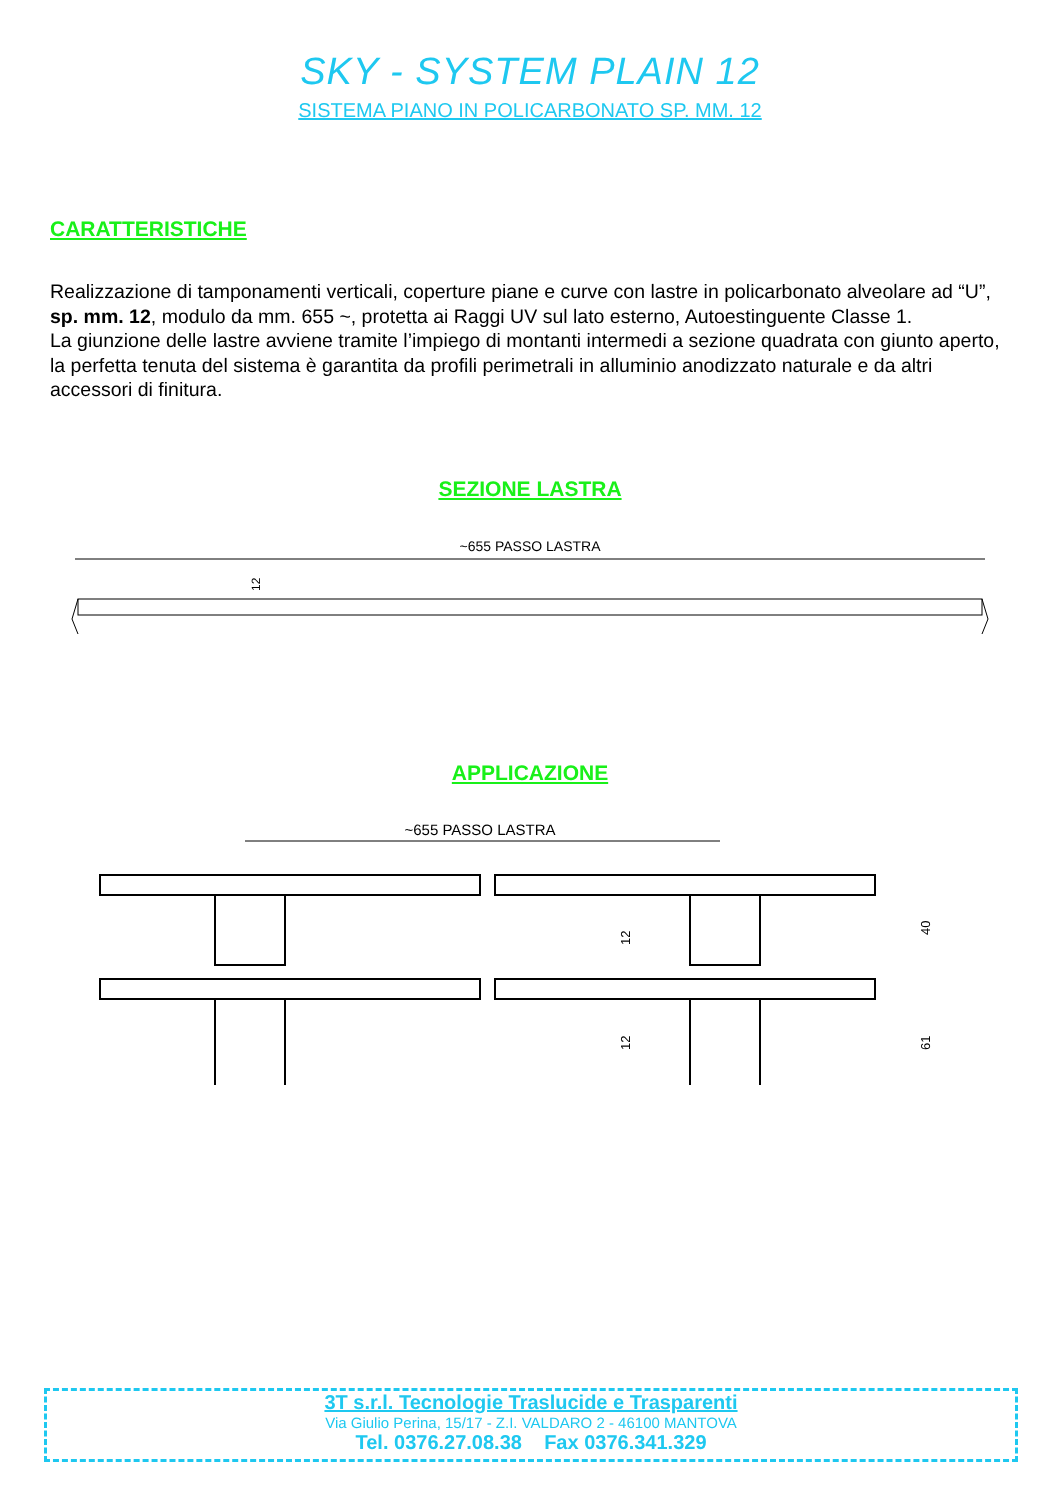SKY - SYSTEM PLAIN 12
SISTEMA PIANO IN POLICARBONATO SP. MM. 12
CARATTERISTICHE
Realizzazione di tamponamenti verticali, coperture piane e curve con lastre in policarbonato alveolare ad “U”, sp. mm. 12, modulo da mm. 655 ~, protetta ai Raggi UV sul lato esterno, Autoestinguente Classe 1.
La giunzione delle lastre avviene tramite l’impiego di montanti intermedi a sezione quadrata con giunto aperto, la perfetta tenuta del sistema è garantita da profili perimetrali in alluminio anodizzato naturale e da altri accessori di finitura.
SEZIONE LASTRA
~655 PASSO LASTRA
12
APPLICAZIONE
~655 PASSO LASTRA
40
61
12
12
3T s.r.l. Tecnologie Traslucide e Trasparenti
Via Giulio Perina, 15/17 - Z.I. VALDARO 2 - 46100 MANTOVA
Tel. 0376.27.08.38 Fax 0376.341.329